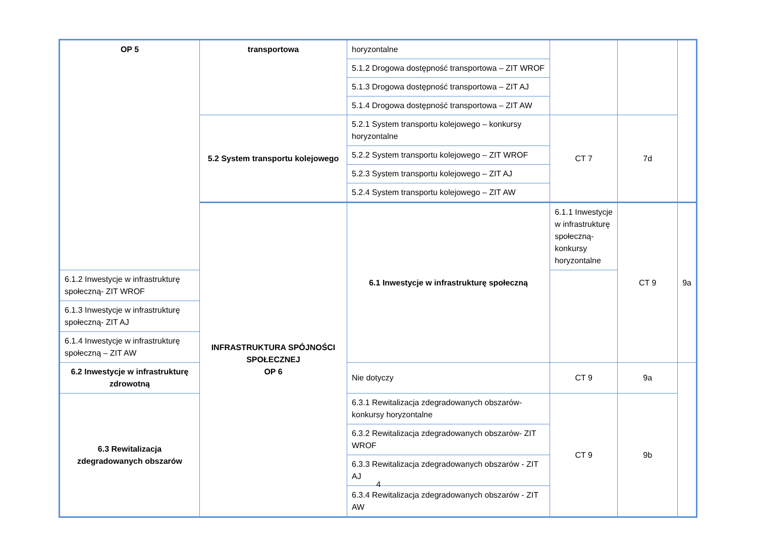| OP 5 | transportowa | horyzontalne | | | |
| | | 5.1.2 Drogowa dostępność transportowa – ZIT WROF | | | |
| | | 5.1.3 Drogowa dostępność transportowa – ZIT AJ | | | |
| | | 5.1.4 Drogowa dostępność transportowa – ZIT AW | | | |
| | 5.2 System transportu kolejowego | 5.2.1 System transportu kolejowego – konkursy horyzontalne | CT 7 | 7d | |
| | | 5.2.2 System transportu kolejowego – ZIT WROF | | | |
| | | 5.2.3 System transportu kolejowego – ZIT AJ | | | |
| | | 5.2.4 System transportu kolejowego – ZIT AW | | | |
| | INFRASTRUKTURA SPÓJNOŚCI SPOŁECZNEJ OP 6 | 6.1 Inwestycje w infrastrukturę społeczną | 6.1.1 Inwestycje w infrastrukturę społeczną- konkursy horyzontalne | CT 9 | 9a |
| 6.1.2 Inwestycje w infrastrukturę społeczną- ZIT WROF | | | | | |
| 6.1.3 Inwestycje w infrastrukturę społeczną- ZIT AJ | | | | | |
| 6.1.4 Inwestycje w infrastrukturę społeczną – ZIT AW | | | | | |
| 6.2 Inwestycje w infrastrukturę zdrowotną | | Nie dotyczy | CT 9 | 9a | |
| 6.3 Rewitalizacja zdegradowanych obszarów | | 6.3.1 Rewitalizacja zdegradowanych obszarów- konkursy horyzontalne | CT 9 | 9b | |
| | | 6.3.2 Rewitalizacja zdegradowanych obszarów- ZIT WROF | | | |
| | | 6.3.3 Rewitalizacja zdegradowanych obszarów - ZIT AJ | | | |
| | | 6.3.4 Rewitalizacja zdegradowanych obszarów - ZIT AW | | | |
4